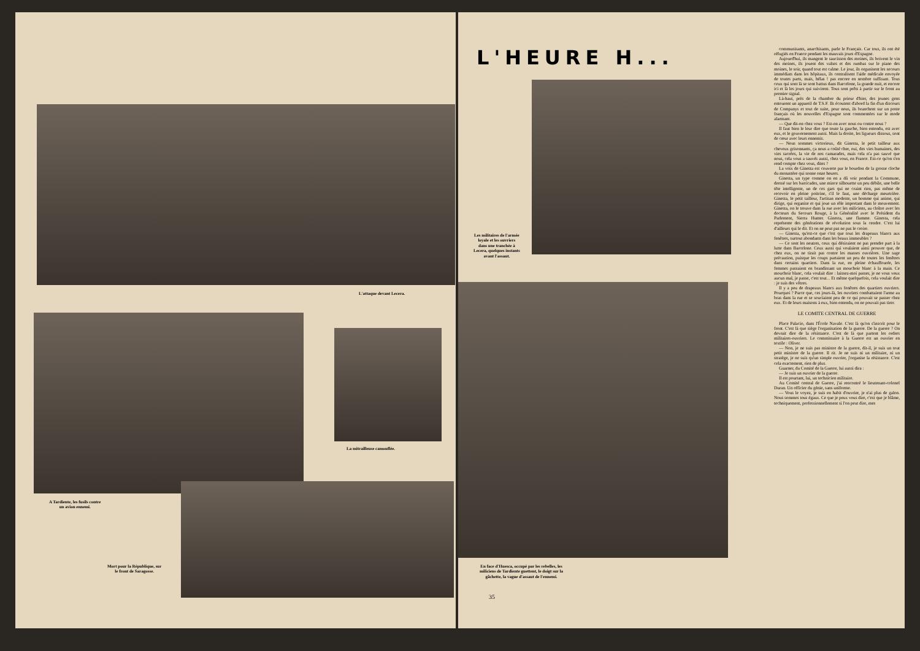L'attaque devant Lecera.
La mitrailleuse camouflée.
A Tardiente, les fusils contre
un avion ennemi.
Mort pour la République, sur
le front de Saragosse.
L'HEURE H...
Les militaires de l'armée
loyale et les ouvriers
dans une tranchée à
Lecera, quelques instants
avant l'assaut.
En face d'Huesca, occupé par les rebelles, les
miliciens de Tardiente guettent, le doigt sur la
gâchette, la vague d'assaut de l'ennemi.
35
communisants, anarchisants, parle le Français. Car tous, ils ont été réfugiés en France pendant les mauvais jours d'Espagne.
Aujourd'hui, ils mangent le saucisson des moines, ils boivent le vin des moines, ils jouent des valses et des rumbas sur le piano des moines, le soir, quand tout est calme. Le jour, ils organisent les secours immédiats dans les hôpitaux, ils centralisent l'aide médicale envoyée de toutes parts, mais, hélas ! pas encore en nombre suffisant. Tous ceux qui sont là se sont battus dans Barcelone, la grande nuit, et encore ici et là les jours qui suivirent. Tous sont prêts à partir sur le front au premier signal.
Là-haut, près de la chambre du prieur d'hier, des jeunes gens entourent un appareil de T.S.F. Ils écoutent d'abord la fin d'un discours de Companys et tout de suite, pour nous, ils branchent sur un poste français où les nouvelles d'Espagne sont commentées sur le mode alarmant.
— Que dit-on chez vous ? Est-on avec nous ou contre nous ?
Il faut bien le leur dire que toute la gauche, bien entendu, est avec eux, et le gouvernement aussi. Mais la droite, les ligueurs dissous, sont de cœur avec leurs ennemis.
— Nous sommes victorieux, dit Ginesta, le petit tailleur aux cheveux grisonnants, ça nous a coûté cher, oui, des vies humaines, des vies sacrées, la vie de nos camarades, mais cela n'a pas sauvé que nous, cela vous a sauvés aussi, chez vous, en France. Est-ce qu'on s'en rend compte chez vous, dites ?
La voix de Ginesta est couverte par le bourdon de la grosse cloche du monastère qui sonne onze heures.
Ginesta, un type comme on en a dû voir pendant la Commune, dressé sur les barricades, une mince silhouette un peu débile, une belle tête intelligente, un de ces gars qui ne craint rien, pas même de recevoir en pleine poitrine, s'il le faut, une décharge meurtrière. Ginesta, le petit tailleur, l'artisan modeste, un homme qui anime, qui dirige, qui organise et qui joue un rôle important dans le mouvement. Ginesta, on le trouve dans la rue avec les miliciens, au cloître avec les docteurs du Secours Rouge, à la Généralité avec le Président du Parlement, Sierra Hunter. Ginesta, une flamme. Ginesta, cela représente des générations de révolution sous la cendre. C'est lui d'ailleurs qui le dit. Et on ne peut pas ne pas le croire.
— Ginesta, qu'est-ce que c'est que tous les drapeaux blancs aux fenêtres, surtout abondants dans les beaux immeubles ?
— Ce sont les neutres, ceux qui désiraient ne pas prendre part à la lutte dans Barcelone. Ceux aussi qui voulaient ainsi prouver que, de chez eux, on ne tirait pas contre les masses ouvrières. Une sage précaution, puisque les coups partaient un peu de toutes les fenêtres dans certains quartiers. Dans la rue, en pleine échauffourée, les femmes passaient en brandissant un mouchoir blanc à la main. Ce mouchoir blanc, cela voulait dire : laissez-moi passer, je ne vous veux aucun mal, je passe, c'est tout... Et même quelquefois, cela voulait dire : je suis des vôtres.
Il y a peu de drapeaux blancs aux fenêtres des quartiers ouvriers. Pourquoi ? Parce que, ces jours-là, les ouvriers combattaient l'arme au bras dans la rue et se souciaient peu de ce qui pouvait se passer chez eux. Et de leurs maisons à eux, bien entendu, on ne pouvait pas tirer.
LE COMITE CENTRAL DE GUERRE
Place Palacio, dans l'École Navale. C'est là qu'on s'inscrit pour le front. C'est là que siège l'organisation de la guerre. De la guerre ? On devrait dire de la résistance. C'est de là que partent les ordres militaires-ouvriers. Le commissaire à la Guerre est un ouvrier en textile : Oliver.
— Non, je ne suis pas ministre de la guerre, dit-il, je suis un tout petit ministre de la guerre. Il rit. Je ne suis ni un militaire, ni un stratège, je ne suis qu'un simple ouvrier, j'organise la résistance. C'est cela exactement, rien de plus.
Guarner, du Comité de la Guerre, lui aussi dira :
— Je suis un ouvrier de la guerre.
Il est pourtant, lui, un technicien militaire.
Au Comité central de Guerre, j'ai rencontré le lieutenant-colonel Duran. Un officier du génie, sans uniforme.
— Vous le voyez, je suis en habit d'ouvrier, je n'ai plus de galon. Nous sommes tous égaux. Ce que je peux vous dire, c'est que je blâme, techniquement, professionnellement si l'on peut dire, mes